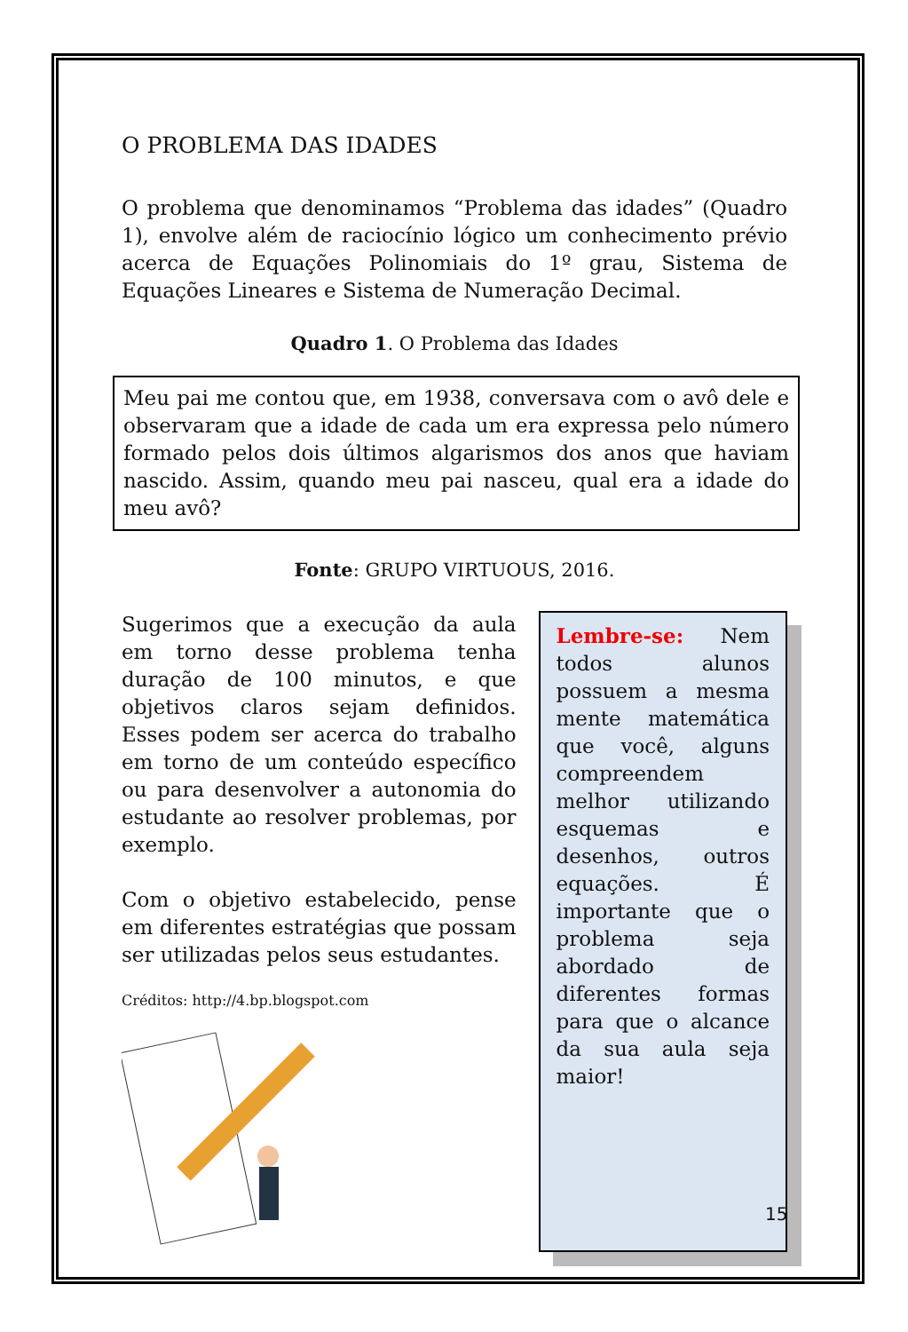O PROBLEMA DAS IDADES
O problema que denominamos “Problema das idades” (Quadro 1), envolve além de raciocínio lógico um conhecimento prévio acerca de Equações Polinomiais do 1º grau, Sistema de Equações Lineares e Sistema de Numeração Decimal.
Quadro 1. O Problema das Idades
Meu pai me contou que, em 1938, conversava com o avô dele e observaram que a idade de cada um era expressa pelo número formado pelos dois últimos algarismos dos anos que haviam nascido. Assim, quando meu pai nasceu, qual era a idade do meu avô?
Fonte: GRUPO VIRTUOUS, 2016.
Sugerimos que a execução da aula em torno desse problema tenha duração de 100 minutos, e que objetivos claros sejam definidos. Esses podem ser acerca do trabalho em torno de um conteúdo específico ou para desenvolver a autonomia do estudante ao resolver problemas, por exemplo.
Com o objetivo estabelecido, pense em diferentes estratégias que possam ser utilizadas pelos seus estudantes.
Créditos: http://4.bp.blogspot.com
Lembre-se: Nem todos alunos possuem a mesma mente matemática que você, alguns compreendem melhor utilizando esquemas e desenhos, outros equações. É importante que o problema seja abordado de diferentes formas para que o alcance da sua aula seja maior!
15